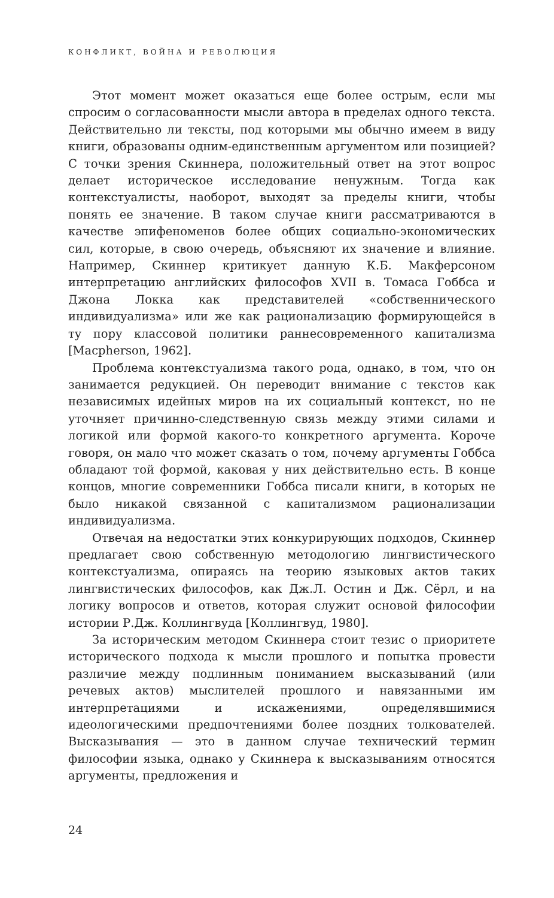КОНФЛИКТ, ВОЙНА И РЕВОЛЮЦИЯ
Этот момент может оказаться еще более острым, если мы спросим о согласованности мысли автора в пределах одного текста. Действительно ли тексты, под которыми мы обычно имеем в виду книги, образованы одним-единственным аргументом или позицией? С точки зрения Скиннера, положительный ответ на этот вопрос делает историческое исследование ненужным. Тогда как контекстуалисты, наоборот, выходят за пределы книги, чтобы понять ее значение. В таком случае книги рассматриваются в качестве эпифеноменов более общих социально-экономических сил, которые, в свою очередь, объясняют их значение и влияние. Например, Скиннер критикует данную К.Б. Макферсоном интерпретацию английских философов XVII в. Томаса Гоббса и Джона Локка как представителей «собственнического индивидуализма» или же как рационализацию формирующейся в ту пору классовой политики раннесовременного капитализма [Macpherson, 1962].
Проблема контекстуализма такого рода, однако, в том, что он занимается редукцией. Он переводит внимание с текстов как независимых идейных миров на их социальный контекст, но не уточняет причинно-следственную связь между этими силами и логикой или формой какого-то конкретного аргумента. Короче говоря, он мало что может сказать о том, почему аргументы Гоббса обладают той формой, каковая у них действительно есть. В конце концов, многие современники Гоббса писали книги, в которых не было никакой связанной с капитализмом рационализации индивидуализма.
Отвечая на недостатки этих конкурирующих подходов, Скиннер предлагает свою собственную методологию лингвистического контекстуализма, опираясь на теорию языковых актов таких лингвистических философов, как Дж.Л. Остин и Дж. Сёрл, и на логику вопросов и ответов, которая служит основой философии истории Р.Дж. Коллингвуда [Коллингвуд, 1980].
За историческим методом Скиннера стоит тезис о приоритете исторического подхода к мысли прошлого и попытка провести различие между подлинным пониманием высказываний (или речевых актов) мыслителей прошлого и навязанными им интерпретациями и искажениями, определявшимися идеологическими предпочтениями более поздних толкователей. Высказывания — это в данном случае технический термин философии языка, однако у Скиннера к высказываниям относятся аргументы, предложения и
24